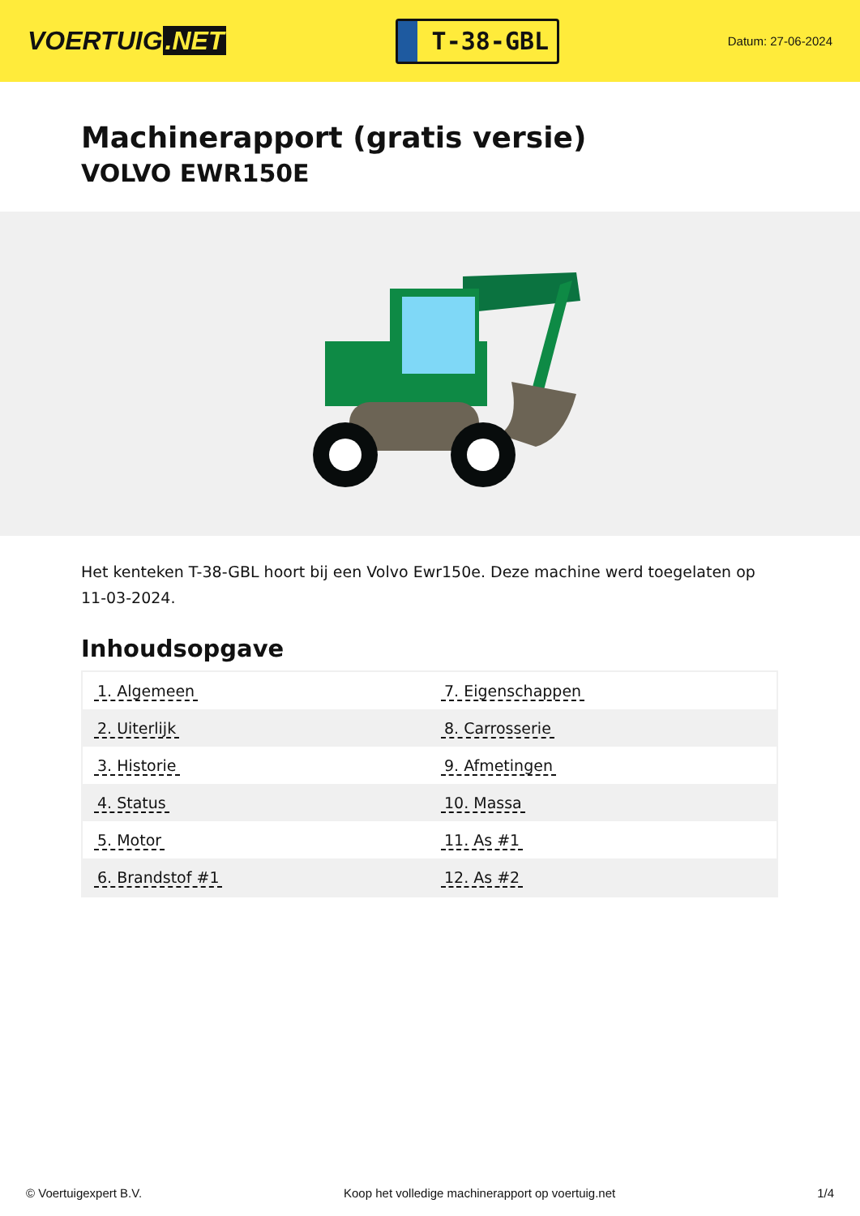VOERTUIG.NET
T-38-GBL
Datum: 27-06-2024
Machinerapport (gratis versie)
VOLVO EWR150E
Het kenteken T-38-GBL hoort bij een Volvo Ewr150e. Deze machine werd toegelaten op 11-03-2024.
Inhoudsopgave
| 1. Algemeen | 7. Eigenschappen |
| 2. Uiterlijk | 8. Carrosserie |
| 3. Historie | 9. Afmetingen |
| 4. Status | 10. Massa |
| 5. Motor | 11. As #1 |
| 6. Brandstof #1 | 12. As #2 |
© Voertuigexpert B.V. Koop het volledige machinerapport op voertuig.net 1/4